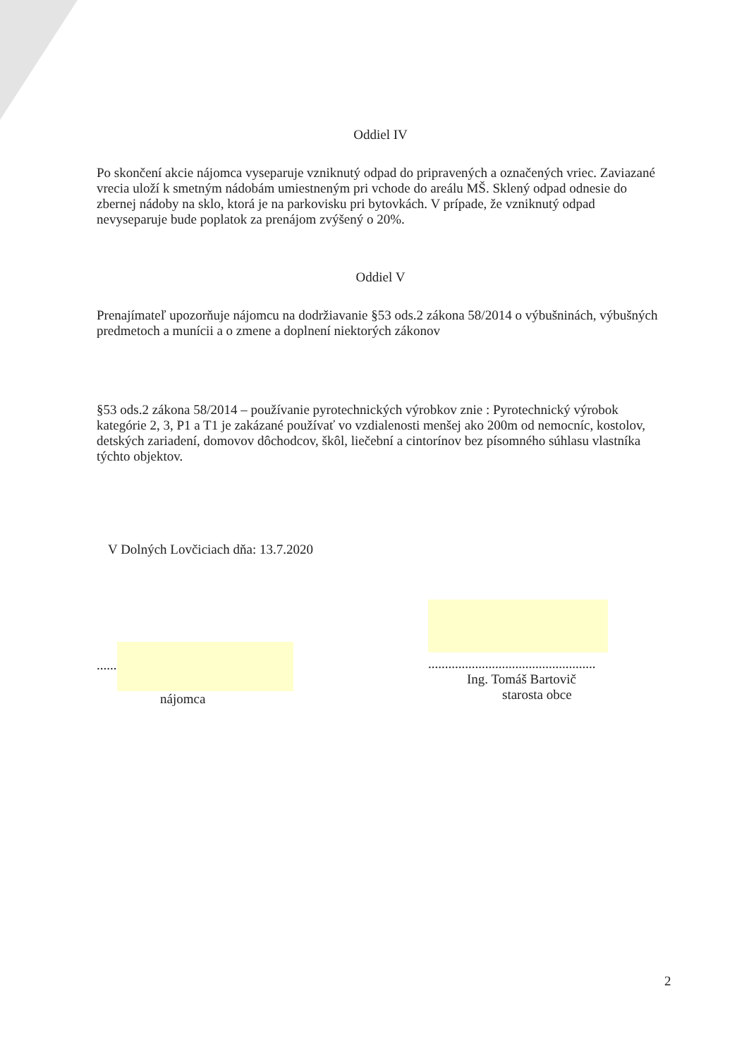Oddiel IV
Po skončení akcie nájomca vyseparuje vzniknutý odpad do pripravených a označených vriec. Zaviazané vrecia uloží k smetným nádobám umiestneným pri vchode do areálu MŠ. Sklený odpad odnesie do zbernej nádoby na sklo, ktorá je na parkovisku pri bytovkách. V prípade, že vzniknutý odpad nevyseparuje bude poplatok za prenájom zvýšený o 20%.
Oddiel V
Prenajímateľ upozorňuje nájomcu na dodržiavanie §53 ods.2 zákona 58/2014 o výbušninách, výbušných predmetoch a munícii a o zmene a doplnení niektorých zákonov
§53 ods.2 zákona 58/2014 – používanie pyrotechnických výrobkov znie : Pyrotechnický výrobok kategórie 2, 3, P1 a T1 je zakázané používať vo vzdialenosti menšej ako 200m od nemocníc, kostolov, detských zariadení, domovov dôchodcov, škôl, liečební a cintorínov bez písomného súhlasu vlastníka týchto objektov.
V Dolných Lovčiciach dňa: 13.7.2020
......
nájomca
..................................................
Ing. Tomáš Bartovič
starosta obce
2